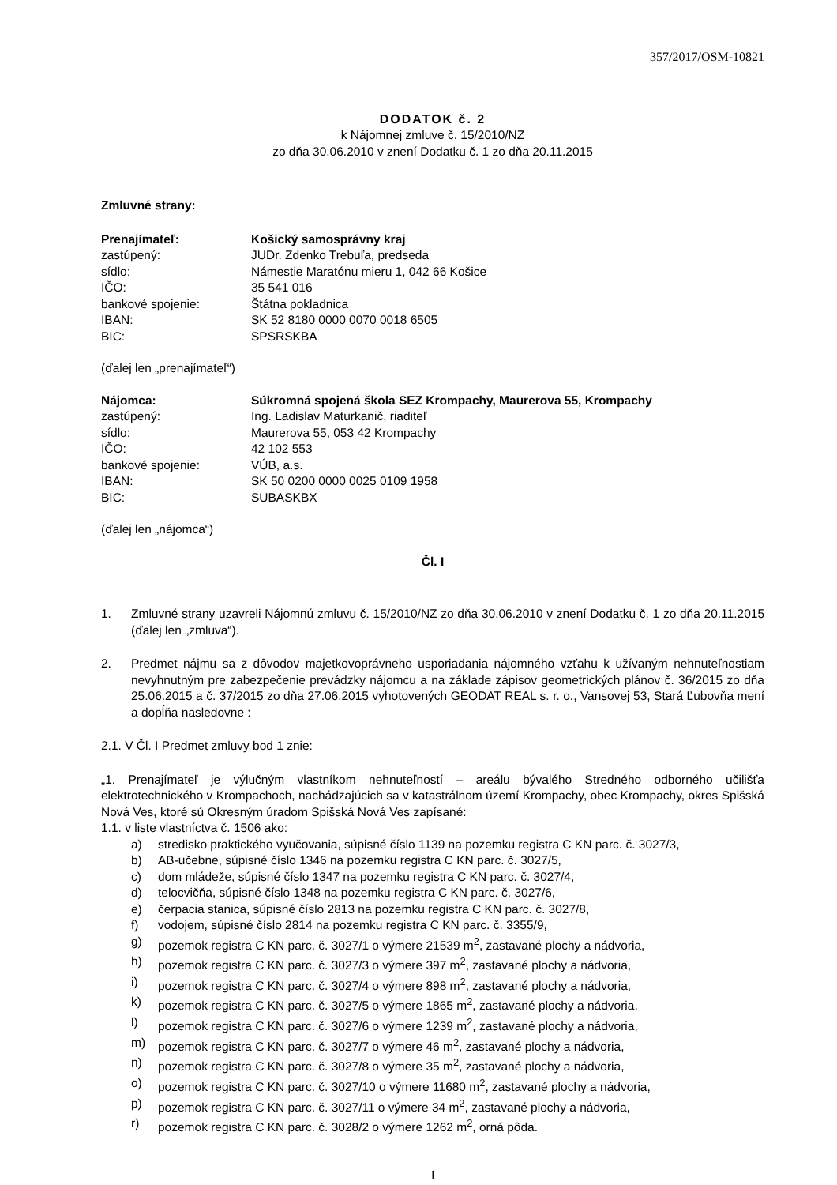357/2017/OSM-10821
DODATOK č. 2
k Nájomnej zmluve č. 15/2010/NZ
zo dňa 30.06.2010 v znení Dodatku č. 1 zo dňa 20.11.2015
Zmluvné strany:
| Prenajímateľ: | Košický samosprávny kraj |
| zastúpený: | JUDr. Zdenko Trebuľa, predseda |
| sídlo: | Námestie Maratónu mieru 1, 042 66 Košice |
| IČO: | 35 541 016 |
| bankové spojenie: | Štátna pokladnica |
| IBAN: | SK 52 8180 0000 0070 0018 6505 |
| BIC: | SPSRSKBA |
(ďalej len „prenajímateľ“)
| Nájomca: | Súkromná spojená škola SEZ Krompachy, Maurerova 55, Krompachy |
| zastúpený: | Ing. Ladislav Maturkanič, riaditeľ |
| sídlo: | Maurerova 55, 053 42 Krompachy |
| IČO: | 42 102 553 |
| bankové spojenie: | VÚB, a.s. |
| IBAN: | SK 50 0200 0000 0025 0109 1958 |
| BIC: | SUBASKBX |
(ďalej len „nájomca“)
Čl. I
1. Zmluvné strany uzavreli Nájomnú zmluvu č. 15/2010/NZ zo dňa 30.06.2010 v znení Dodatku č. 1 zo dňa 20.11.2015 (ďalej len „zmluva“).
2. Predmet nájmu sa z dôvodov majetkovoprávneho usporiadania nájomného vzťahu k užívaným nehnuteľnostiam nevyhnutným pre zabezpečenie prevádzky nájomcu a na základe zápisov geometrických plánov č. 36/2015 zo dňa 25.06.2015 a č. 37/2015 zo dňa 27.06.2015 vyhotovených GEODAT REAL s. r. o., Vansovej 53, Stará Ľubovňa mení a dopĺňa nasledovne :
2.1. V Čl. I Predmet zmluvy bod 1 znie:
„1. Prenajímateľ je výlučným vlastníkom nehnuteľností – areálu bývalého Stredného odborného učilišťa elektrotechnického v Krompachoch, nachádzajúcich sa v katastrálnom území Krompachy, obec Krompachy, okres Spišská Nová Ves, ktoré sú Okresným úradom Spišská Nová Ves zapísané:
1.1. v liste vlastníctva č. 1506 ako:
a) stredisko praktického vyučovania, súpisné číslo 1139 na pozemku registra C KN parc. č. 3027/3,
b) AB-učebne, súpisné číslo 1346 na pozemku registra C KN parc. č. 3027/5,
c) dom mládeže, súpisné číslo 1347 na pozemku registra C KN parc. č. 3027/4,
d) telocvičňa, súpisné číslo 1348 na pozemku registra C KN parc. č. 3027/6,
e) čerpacia stanica, súpisné číslo 2813 na pozemku registra C KN parc. č. 3027/8,
f) vodojem, súpisné číslo 2814 na pozemku registra C KN parc. č. 3355/9,
g) pozemok registra C KN parc. č. 3027/1 o výmere 21539 m<sup>2</sup>, zastavané plochy a nádvoria,
h) pozemok registra C KN parc. č. 3027/3 o výmere 397 m<sup>2</sup>, zastavané plochy a nádvoria,
i) pozemok registra C KN parc. č. 3027/4 o výmere 898 m<sup>2</sup>, zastavané plochy a nádvoria,
k) pozemok registra C KN parc. č. 3027/5 o výmere 1865 m<sup>2</sup>, zastavané plochy a nádvoria,
l) pozemok registra C KN parc. č. 3027/6 o výmere 1239 m<sup>2</sup>, zastavané plochy a nádvoria,
m) pozemok registra C KN parc. č. 3027/7 o výmere 46 m<sup>2</sup>, zastavané plochy a nádvoria,
n) pozemok registra C KN parc. č. 3027/8 o výmere 35 m<sup>2</sup>, zastavané plochy a nádvoria,
o) pozemok registra C KN parc. č. 3027/10 o výmere 11680 m<sup>2</sup>, zastavané plochy a nádvoria,
p) pozemok registra C KN parc. č. 3027/11 o výmere 34 m<sup>2</sup>, zastavané plochy a nádvoria,
r) pozemok registra C KN parc. č. 3028/2 o výmere 1262 m<sup>2</sup>, orná pôda.
1